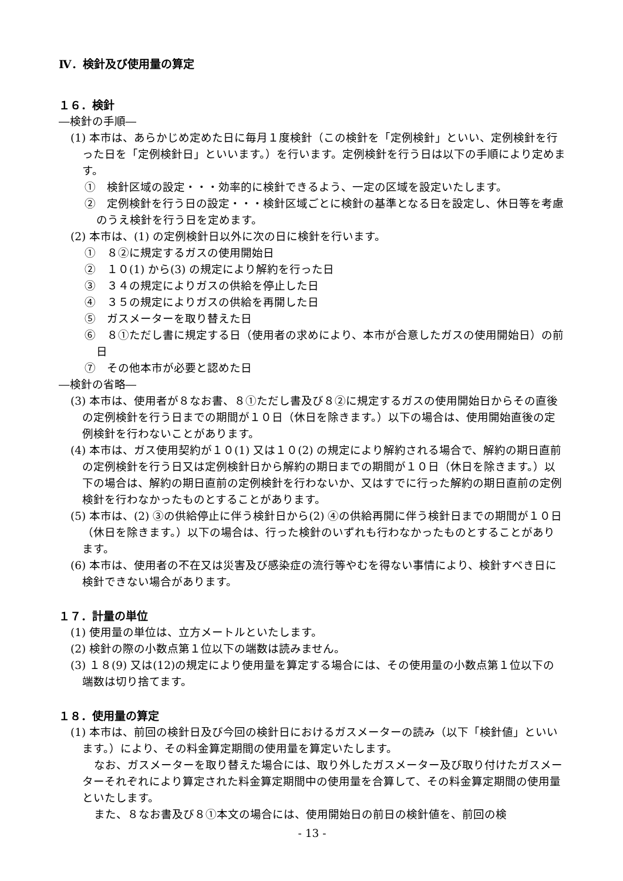Ⅳ．検針及び使用量の算定
１６．検針
―検針の手順―
(1) 本市は、あらかじめ定めた日に毎月１度検針（この検針を「定例検針」といい、定例検針を行った日を「定例検針日」といいます。）を行います。定例検針を行う日は以下の手順により定めます。
①　検針区域の設定・・・効率的に検針できるよう、一定の区域を設定いたします。
②　定例検針を行う日の設定・・・検針区域ごとに検針の基準となる日を設定し、休日等を考慮のうえ検針を行う日を定めます。
(2) 本市は、(1) の定例検針日以外に次の日に検針を行います。
①　８②に規定するガスの使用開始日
②　１０(1) から(3) の規定により解約を行った日
③　３４の規定によりガスの供給を停止した日
④　３５の規定によりガスの供給を再開した日
⑤　ガスメーターを取り替えた日
⑥　８①ただし書に規定する日（使用者の求めにより、本市が合意したガスの使用開始日）の前日
⑦　その他本市が必要と認めた日
―検針の省略―
(3) 本市は、使用者が８なお書、８①ただし書及び８②に規定するガスの使用開始日からその直後の定例検針を行う日までの期間が１０日（休日を除きます。）以下の場合は、使用開始直後の定例検針を行わないことがあります。
(4) 本市は、ガス使用契約が１０(1) 又は１０(2) の規定により解約される場合で、解約の期日直前の定例検針を行う日又は定例検針日から解約の期日までの期間が１０日（休日を除きます。）以下の場合は、解約の期日直前の定例検針を行わないか、又はすでに行った解約の期日直前の定例検針を行わなかったものとすることがあります。
(5) 本市は、(2) ③の供給停止に伴う検針日から(2) ④の供給再開に伴う検針日までの期間が１０日（休日を除きます。）以下の場合は、行った検針のいずれも行わなかったものとすることがあります。
(6) 本市は、使用者の不在又は災害及び感染症の流行等やむを得ない事情により、検針すべき日に検針できない場合があります。
１７．計量の単位
(1) 使用量の単位は、立方メートルといたします。
(2) 検針の際の小数点第１位以下の端数は読みません。
(3) １８(9) 又は(12)の規定により使用量を算定する場合には、その使用量の小数点第１位以下の端数は切り捨てます。
１８．使用量の算定
(1) 本市は、前回の検針日及び今回の検針日におけるガスメーターの読み（以下「検針値」といいます。）により、その料金算定期間の使用量を算定いたします。
なお、ガスメーターを取り替えた場合には、取り外したガスメーター及び取り付けたガスメーターそれぞれにより算定された料金算定期間中の使用量を合算して、その料金算定期間の使用量といたします。
また、８なお書及び８①本文の場合には、使用開始日の前日の検針値を、前回の検
- 13 -